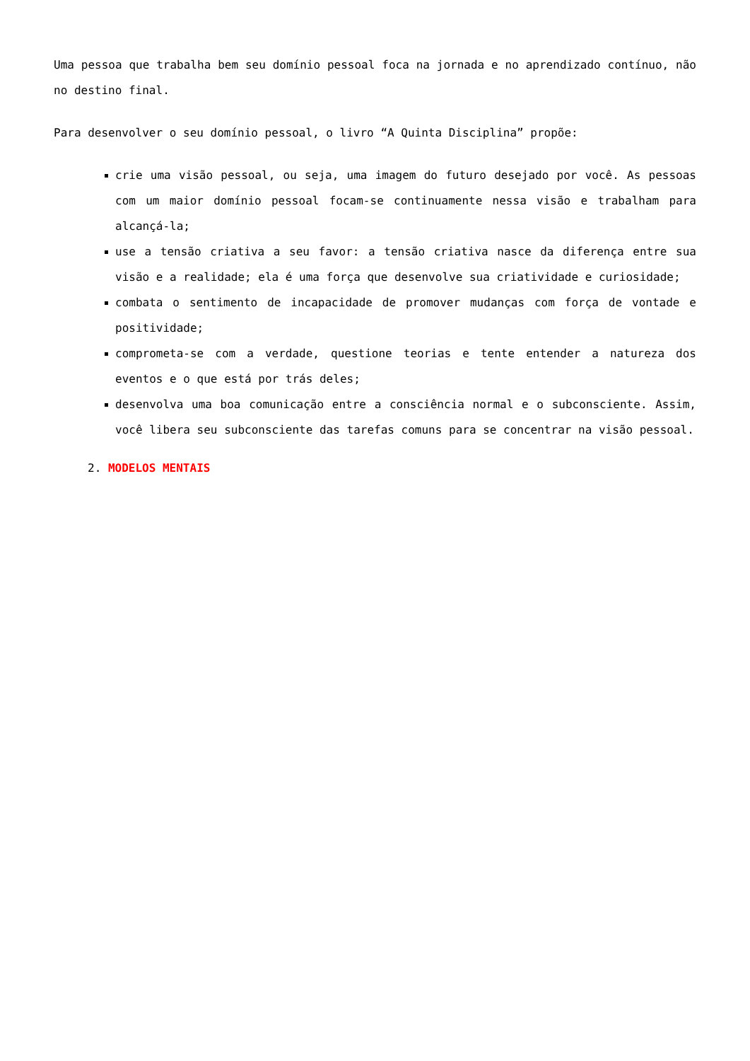Uma pessoa que trabalha bem seu domínio pessoal foca na jornada e no aprendizado contínuo, não no destino final.
Para desenvolver o seu domínio pessoal, o livro “A Quinta Disciplina” propõe:
crie uma visão pessoal, ou seja, uma imagem do futuro desejado por você. As pessoas com um maior domínio pessoal focam-se continuamente nessa visão e trabalham para alcançá-la;
use a tensão criativa a seu favor: a tensão criativa nasce da diferença entre sua visão e a realidade; ela é uma força que desenvolve sua criatividade e curiosidade;
combata o sentimento de incapacidade de promover mudanças com força de vontade e positividade;
comprometa-se com a verdade, questione teorias e tente entender a natureza dos eventos e o que está por trás deles;
desenvolva uma boa comunicação entre a consciência normal e o subconsciente. Assim, você libera seu subconsciente das tarefas comuns para se concentrar na visão pessoal.
2. MODELOS MENTAIS